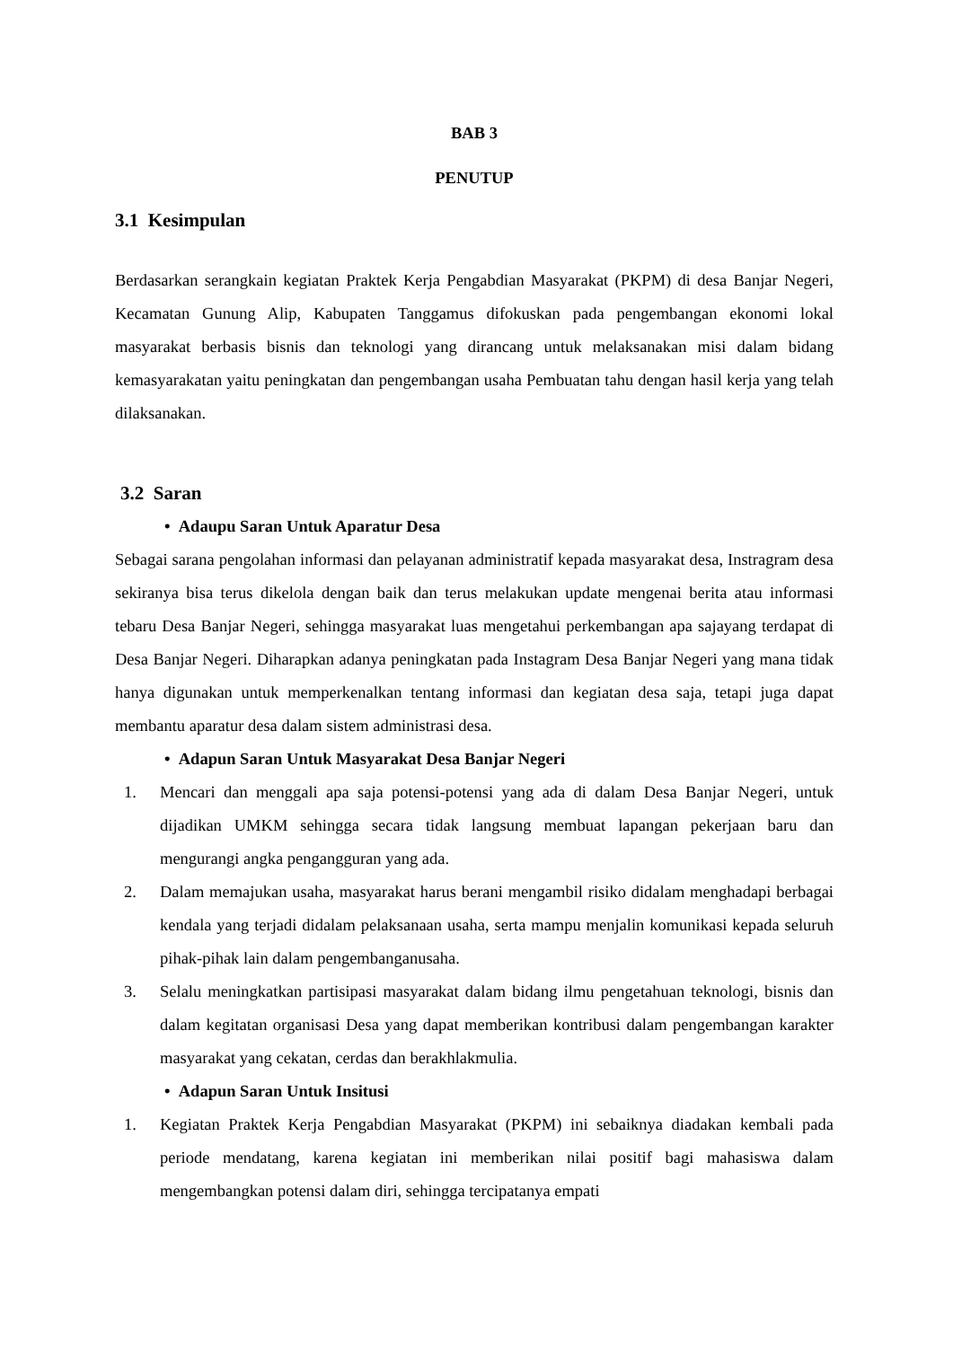BAB 3
PENUTUP
3.1 Kesimpulan
Berdasarkan serangkain kegiatan Praktek Kerja Pengabdian Masyarakat (PKPM) di desa Banjar Negeri, Kecamatan Gunung Alip, Kabupaten Tanggamus difokuskan pada pengembangan ekonomi lokal masyarakat berbasis bisnis dan teknologi yang dirancang untuk melaksanakan misi dalam bidang kemasyarakatan yaitu peningkatan dan pengembangan usaha Pembuatan tahu dengan hasil kerja yang telah dilaksanakan.
3.2 Saran
• Adaupu Saran Untuk Aparatur Desa
Sebagai sarana pengolahan informasi dan pelayanan administratif kepada masyarakat desa, Instragram desa sekiranya bisa terus dikelola dengan baik dan terus melakukan update mengenai berita atau informasi tebaru Desa Banjar Negeri, sehingga masyarakat luas mengetahui perkembangan apa sajayang terdapat di Desa Banjar Negeri. Diharapkan adanya peningkatan pada Instagram Desa Banjar Negeri yang mana tidak hanya digunakan untuk memperkenalkan tentang informasi dan kegiatan desa saja, tetapi juga dapat membantu aparatur desa dalam sistem administrasi desa.
• Adapun Saran Untuk Masyarakat Desa Banjar Negeri
1. Mencari dan menggali apa saja potensi-potensi yang ada di dalam Desa Banjar Negeri, untuk dijadikan UMKM sehingga secara tidak langsung membuat lapangan pekerjaan baru dan mengurangi angka pengangguran yang ada.
2. Dalam memajukan usaha, masyarakat harus berani mengambil risiko didalam menghadapi berbagai kendala yang terjadi didalam pelaksanaan usaha, serta mampu menjalin komunikasi kepada seluruh pihak-pihak lain dalam pengembanganusaha.
3. Selalu meningkatkan partisipasi masyarakat dalam bidang ilmu pengetahuan teknologi, bisnis dan dalam kegitatan organisasi Desa yang dapat memberikan kontribusi dalam pengembangan karakter masyarakat yang cekatan, cerdas dan berakhlakmulia.
• Adapun Saran Untuk Insitusi
1. Kegiatan Praktek Kerja Pengabdian Masyarakat (PKPM) ini sebaiknya diadakan kembali pada periode mendatang, karena kegiatan ini memberikan nilai positif bagi mahasiswa dalam mengembangkan potensi dalam diri, sehingga tercipatanya empati